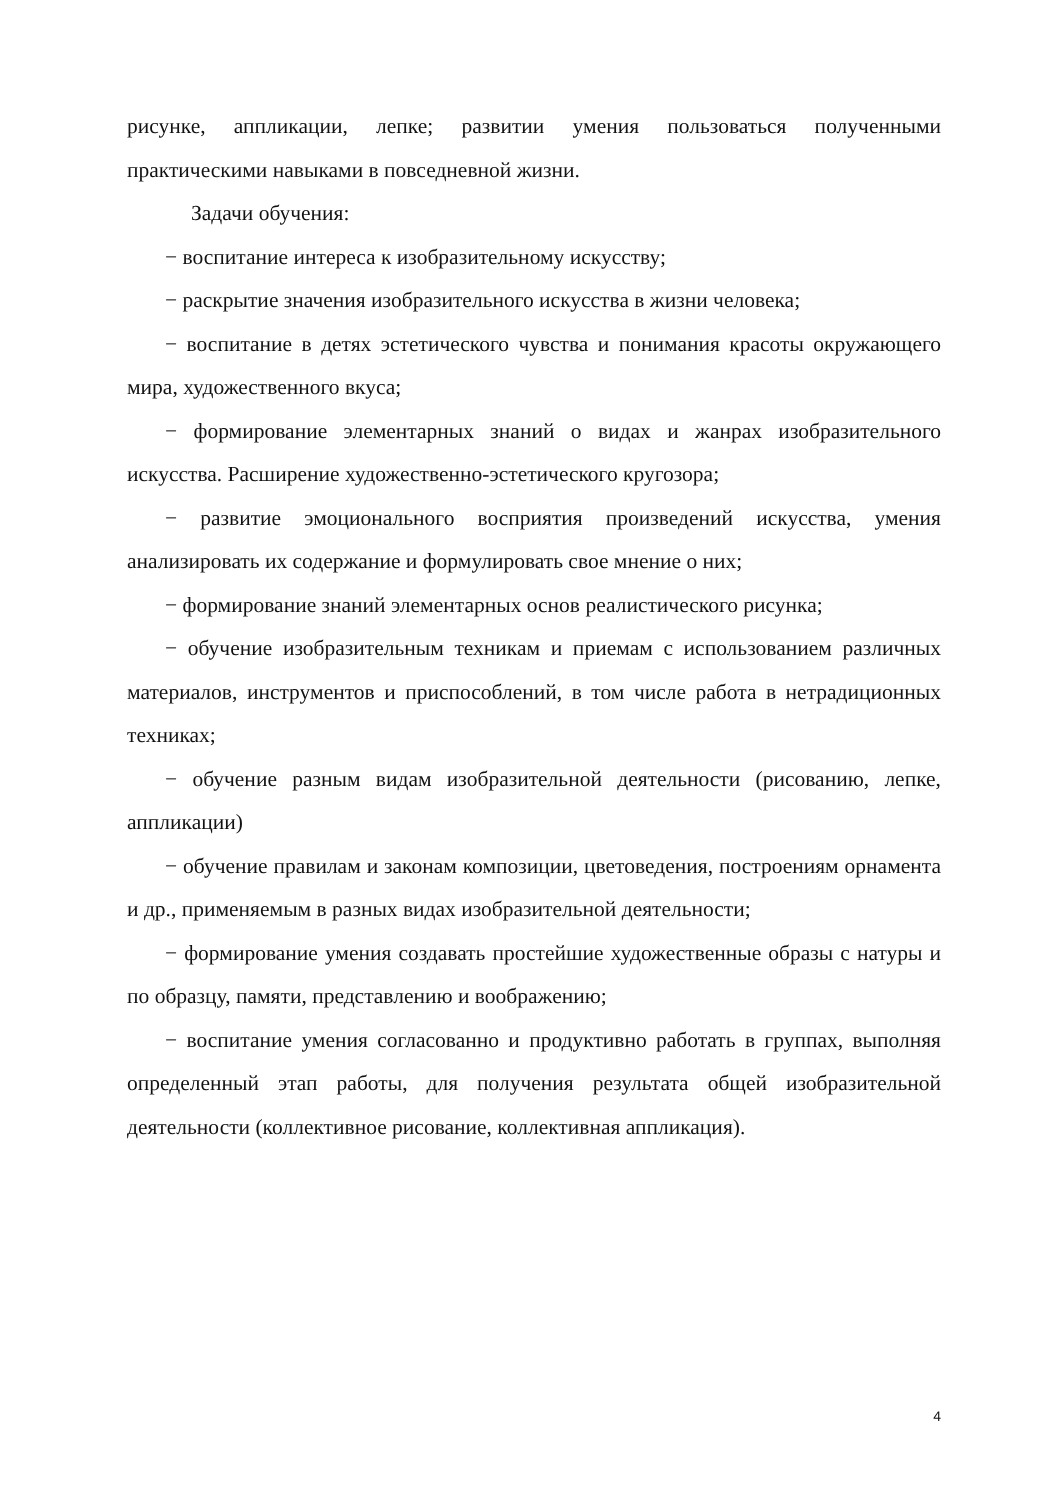рисунке, аппликации, лепке; развитии умения пользоваться полученными практическими навыками в повседневной жизни.
Задачи обучения:
− воспитание интереса к изобразительному искусству;
− раскрытие значения изобразительного искусства в жизни человека;
− воспитание в детях эстетического чувства и понимания красоты окружающего мира, художественного вкуса;
− формирование элементарных знаний о видах и жанрах изобразительного искусства. Расширение художественно-эстетического кругозора;
− развитие эмоционального восприятия произведений искусства, умения анализировать их содержание и формулировать свое мнение о них;
− формирование знаний элементарных основ реалистического рисунка;
− обучение изобразительным техникам и приемам с использованием различных материалов, инструментов и приспособлений, в том числе работа в нетрадиционных техниках;
− обучение разным видам изобразительной деятельности (рисованию, лепке, аппликации)
− обучение правилам и законам композиции, цветоведения, построениям орнамента и др., применяемым в разных видах изобразительной деятельности;
− формирование умения создавать простейшие художественные образы с натуры и по образцу, памяти, представлению и воображению;
− воспитание умения согласованно и продуктивно работать в группах, выполняя определенный этап работы, для получения результата общей изобразительной деятельности (коллективное рисование, коллективная аппликация).
4